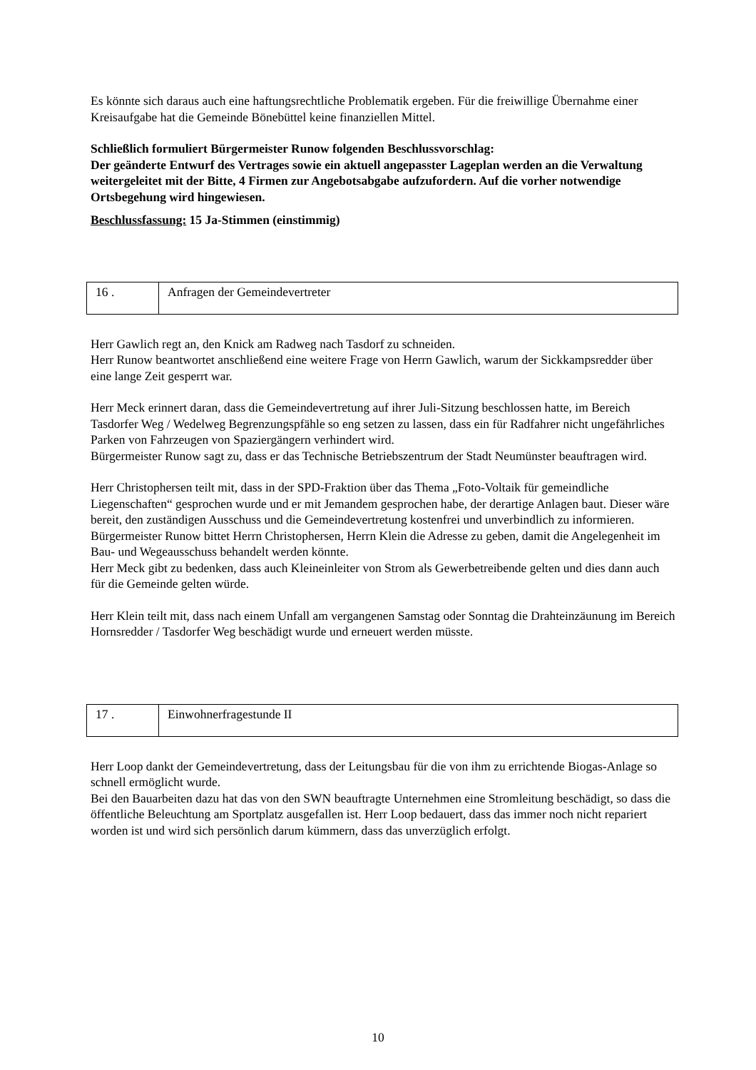Es könnte sich daraus auch eine haftungsrechtliche Problematik ergeben. Für die freiwillige Übernahme einer Kreisaufgabe hat die Gemeinde Bönebüttel keine finanziellen Mittel.
Schließlich formuliert Bürgermeister Runow folgenden Beschlussvorschlag:
Der geänderte Entwurf des Vertrages sowie ein aktuell angepasster Lageplan werden an die Verwaltung weitergeleitet mit der Bitte, 4 Firmen zur Angebotsabgabe aufzufordern. Auf die vorher notwendige Ortsbegehung wird hingewiesen.
Beschlussfassung: 15 Ja-Stimmen (einstimmig)
| 16 . | Anfragen der Gemeindevertreter |
Herr Gawlich regt an, den Knick am Radweg nach Tasdorf zu schneiden.
Herr Runow beantwortet anschließend eine weitere Frage von Herrn Gawlich, warum der Sickkampsredder über eine lange Zeit gesperrt war.
Herr Meck erinnert daran, dass die Gemeindevertretung auf ihrer Juli-Sitzung beschlossen hatte, im Bereich Tasdorfer Weg / Wedelweg Begrenzungspfähle so eng setzen zu lassen, dass ein für Radfahrer nicht ungefährliches Parken von Fahrzeugen von Spaziergängern verhindert wird.
Bürgermeister Runow sagt zu, dass er das Technische Betriebszentrum der Stadt Neumünster beauftragen wird.
Herr Christophersen teilt mit, dass in der SPD-Fraktion über das Thema „Foto-Voltaik für gemeindliche Liegenschaften“ gesprochen wurde und er mit Jemandem gesprochen habe, der derartige Anlagen baut. Dieser wäre bereit, den zuständigen Ausschuss und die Gemeindevertretung kostenfrei und unverbindlich zu informieren.
Bürgermeister Runow bittet Herrn Christophersen, Herrn Klein die Adresse zu geben, damit die Angelegenheit im Bau- und Wegeausschuss behandelt werden könnte.
Herr Meck gibt zu bedenken, dass auch Kleineinleiter von Strom als Gewerbetreibende gelten und dies dann auch für die Gemeinde gelten würde.
Herr Klein teilt mit, dass nach einem Unfall am vergangenen Samstag oder Sonntag die Drahteinzäunung im Bereich Hornsredder / Tasdorfer Weg beschädigt wurde und erneuert werden müsste.
| 17 . | Einwohnerfragestunde II |
Herr Loop dankt der Gemeindevertretung, dass der Leitungsbau für die von ihm zu errichtende Biogas-Anlage so schnell ermöglicht wurde.
Bei den Bauarbeiten dazu hat das von den SWN beauftragte Unternehmen eine Stromleitung beschädigt, so dass die öffentliche Beleuchtung am Sportplatz ausgefallen ist. Herr Loop bedauert, dass das immer noch nicht repariert worden ist und wird sich persönlich darum kümmern, dass das unverzüglich erfolgt.
10